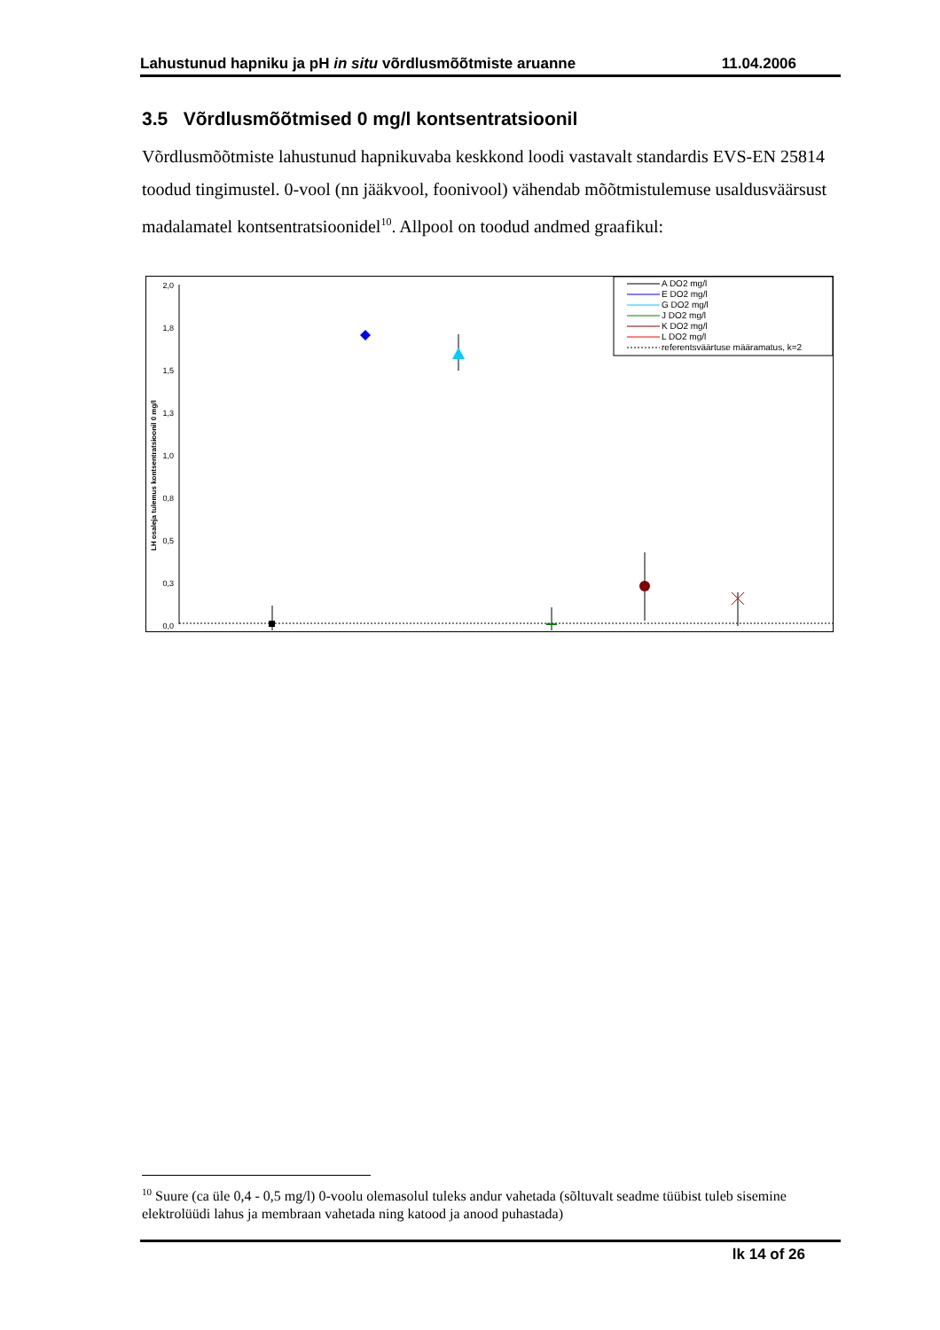Lahustunud hapniku ja pH in situ võrdlusmõõtmiste aruanne 11.04.2006
3.5 Võrdlusmõõtmised 0 mg/l kontsentratsioonil
Võrdlusmõõtmiste lahustunud hapnikuvaba keskkond loodi vastavalt standardis EVS-EN 25814 toodud tingimustel. 0-vool (nn jääkvool, foonivool) vähendab mõõtmistulemuse usaldusväärsust madalamatel kontsentratsioonidel<sup>10</sup>. Allpool on toodud andmed graafikul:
2,0
1,8
1,5
1,3
1,0
0,8
0,5
0,3
0,0
LH osaleja tulemus kontsentratsioonil 0 mg/l
A DO2 mg/l
E DO2 mg/l
G DO2 mg/l
J DO2 mg/l
K DO2 mg/l
L DO2 mg/l
referentsväärtuse määramatus, k=2
<sup>10</sup> Suure (ca üle 0,4 - 0,5 mg/l) 0-voolu olemasolul tuleks andur vahetada (sõltuvalt seadme tüübist tuleb sisemine elektrolüüdi lahus ja membraan vahetada ning katood ja anood puhastada)
lk 14 of 26